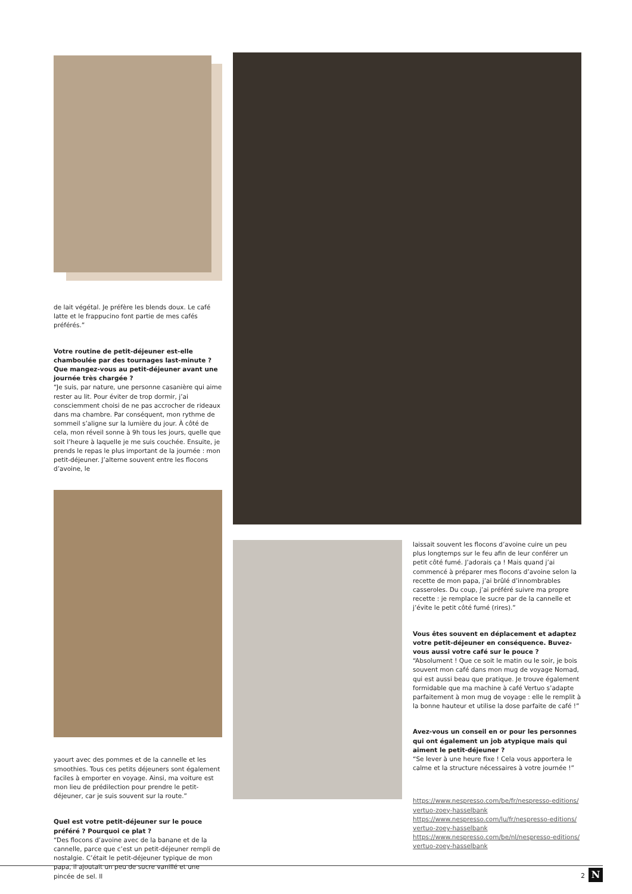de lait végétal. Je préfère les blends doux. Le café latte et le frappucino font partie de mes cafés préférés.”
Votre routine de petit-déjeuner est-elle chamboulée par des tournages last-minute ? Que mangez-vous au petit-déjeuner avant une journée très chargée ?
“Je suis, par nature, une personne casanière qui aime rester au lit. Pour éviter de trop dormir, j’ai consciemment choisi de ne pas accrocher de rideaux dans ma chambre. Par conséquent, mon rythme de sommeil s’aligne sur la lumière du jour. À côté de cela, mon réveil sonne à 9h tous les jours, quelle que soit l’heure à laquelle je me suis couchée. Ensuite, je prends le repas le plus important de la journée : mon petit-déjeuner. J’alterne souvent entre les flocons d’avoine, le
yaourt avec des pommes et de la cannelle et les smoothies. Tous ces petits déjeuners sont également faciles à emporter en voyage. Ainsi, ma voiture est mon lieu de prédilection pour prendre le petit-déjeuner, car je suis souvent sur la route.”
Quel est votre petit-déjeuner sur le pouce préféré ? Pourquoi ce plat ?
“Des flocons d’avoine avec de la banane et de la cannelle, parce que c’est un petit-déjeuner rempli de nostalgie. C’était le petit-déjeuner typique de mon papa, il ajoutait un peu de sucre vanillé et une pincée de sel. Il
laissait souvent les flocons d’avoine cuire un peu plus longtemps sur le feu afin de leur conférer un petit côté fumé. J’adorais ça ! Mais quand j’ai commencé à préparer mes flocons d’avoine selon la recette de mon papa, j’ai brûlé d’innombrables casseroles. Du coup, j’ai préféré suivre ma propre recette : je remplace le sucre par de la cannelle et j’évite le petit côté fumé (rires).”
Vous êtes souvent en déplacement et adaptez votre petit-déjeuner en conséquence. Buvez-vous aussi votre café sur le pouce ?
“Absolument ! Que ce soit le matin ou le soir, je bois souvent mon café dans mon mug de voyage Nomad, qui est aussi beau que pratique. Je trouve également formidable que ma machine à café Vertuo s’adapte parfaitement à mon mug de voyage : elle le remplit à la bonne hauteur et utilise la dose parfaite de café !”
Avez-vous un conseil en or pour les personnes qui ont également un job atypique mais qui aiment le petit-déjeuner ?
“Se lever à une heure fixe ! Cela vous apportera le calme et la structure nécessaires à votre journée !”
https://www.nespresso.com/be/fr/nespresso-editions/ vertuo-zoey-hasselbank
https://www.nespresso.com/lu/fr/nespresso-editions/ vertuo-zoey-hasselbank
https://www.nespresso.com/be/nl/nespresso-editions/ vertuo-zoey-hasselbank
2 N